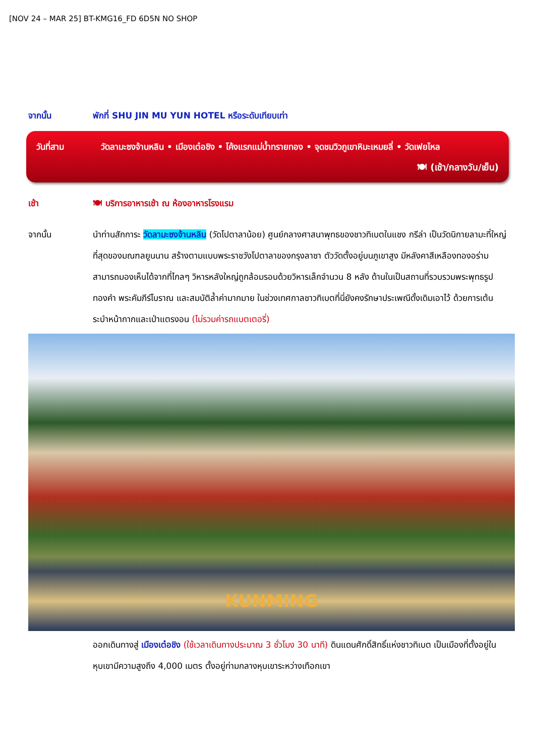[NOV 24 – MAR 25] BT-KMG16_FD 6D5N NO SHOP
จากนั้น พักที่ SHU JIN MU YUN HOTEL หรือระดับเทียบเท่า
วันที่สาม วัดลามะซงจ้านหลิน • เมืองเต๋อชิง • โค้งแรกแม่น้ำทรายทอง • จุดชมวิวภูเขาหิมะเหมยลี่ • วัดเฟยไหล
🍽 (เช้า/กลางวัน/เย็น)
เช้า 🍽 บริการอาหารเช้า ณ ห้องอาหารโรงแรม
จากนั้น นำท่านสักการะ วัดลามะซงจ้านหลิน (วัดโปตาลาน้อย) ศูนย์กลางศาสนาพุทธของชาวทิเบตในแชง กรีล่า เป็นวัดนิกายลามะที่ใหญ่ที่สุดของมณฑลยูนนาน สร้างตามแบบพระราชวังโปตาลาของกรุงลาซา ตัววัดตั้งอยู่บนภูเขาสูง มีหลังคาสีเหลืองทองอร่ามสามารถมองเห็นได้จากที่ไกลๆ วิหารหลังใหญ่ถูกล้อมรอบด้วยวิหารเล็กจำนวน 8 หลัง ด้านในเป็นสถานที่รวบรวมพระพุทธรูปทองคำ พระคัมภีร์โบราณ และสมบัติล้ำค่ามากมาย ในช่วงเทศกาลชาวทิเบตที่นี่ยังคงรักษาประเพณีดั้งเดิมเอาไว้ ด้วยการเต้นระบำหน้ากากและเป่าแตรงอน (ไม่รวมค่ารถแบตเตอรี่)
KUNMING
ออกเดินทางสู่ เมืองเต๋อชิง (ใช้เวลาเดินทางประมาณ 3 ชั่วโมง 30 นาที) ดินแดนศักดิ์สิทธิ์แห่งชาวทิเบต เป็นเมืองที่ตั้งอยู่ในหุบเขามีความสูงถึง 4,000 เมตร ตั้งอยู่ท่ามกลางหุบเขาระหว่างเทือกเขา